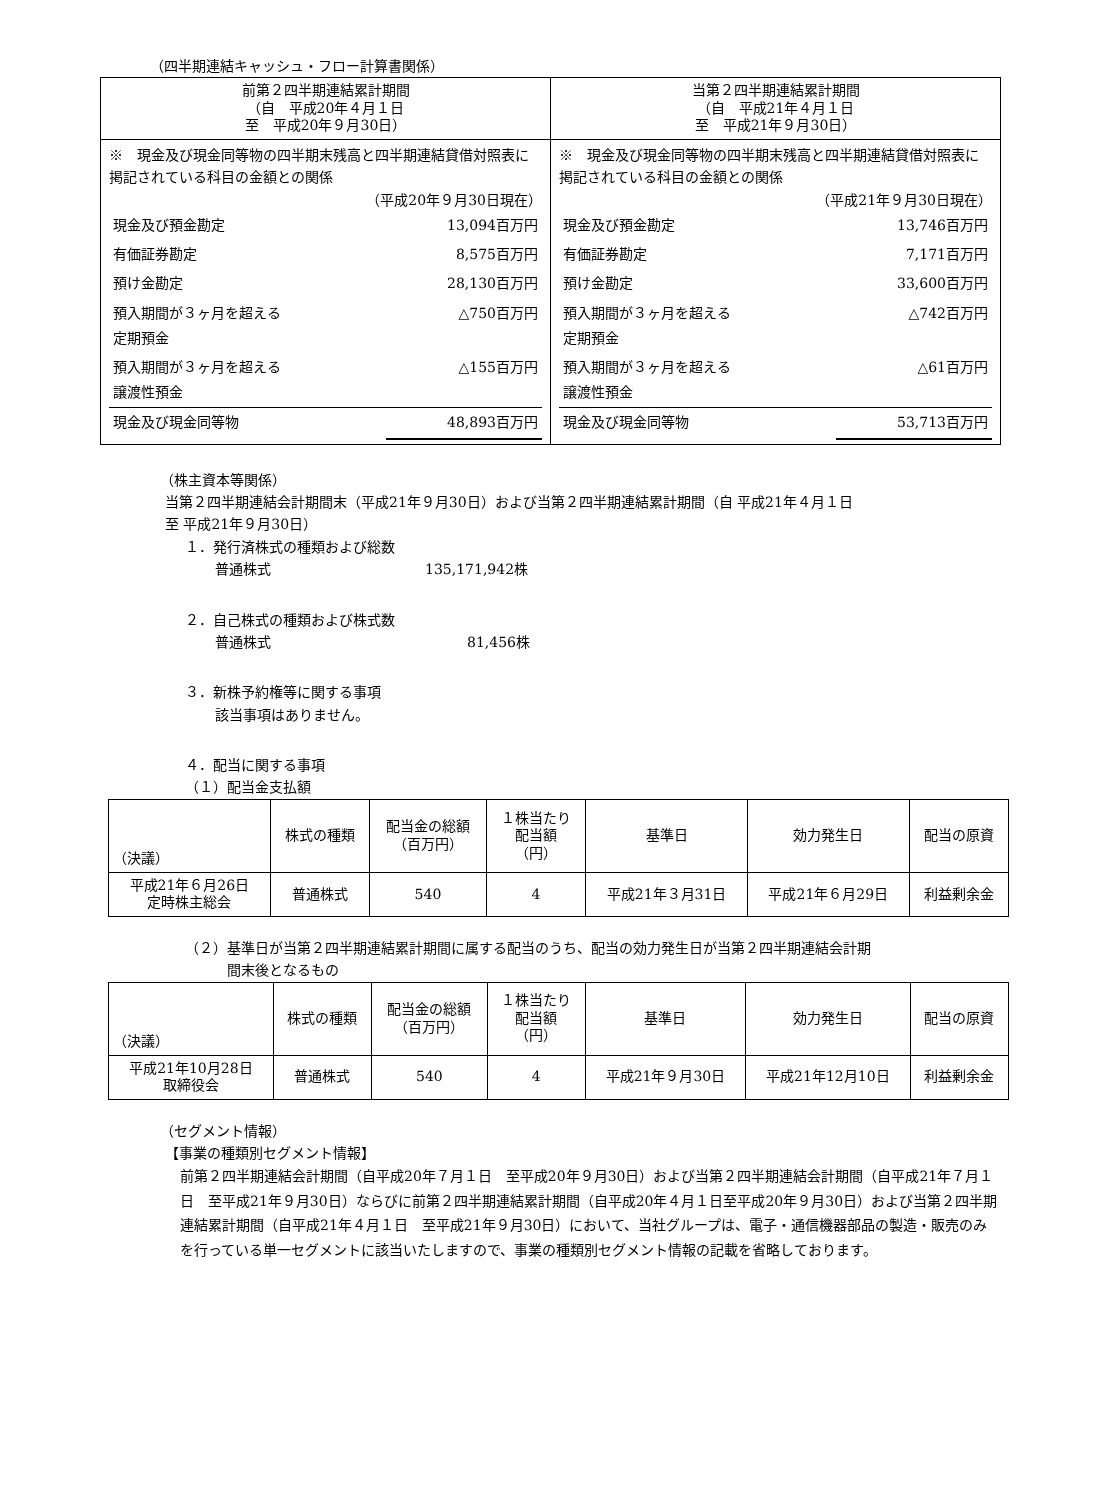（四半期連結キャッシュ・フロー計算書関係）
| 前第２四半期連結累計期間 （自 平成20年４月１日 至 平成20年９月30日） | 当第２四半期連結累計期間 （自 平成21年４月１日 至 平成21年９月30日） |
| --- | --- |
| ※ 現金及び現金同等物の四半期末残高と四半期連結貸借対照表に掲記されている科目の金額との関係 （平成20年９月30日現在） / 現金及び預金勘定 / 13,094百万円 / / 有価証券勘定 / 8,575百万円 / / 預け金勘定 / 28,130百万円 / / 預入期間が３ヶ月を超える 定期預金 / △750百万円 / / 預入期間が３ヶ月を超える 譲渡性預金 / △155百万円 / / 現金及び現金同等物 / 48,893百万円 / | ※ 現金及び現金同等物の四半期末残高と四半期連結貸借対照表に掲記されている科目の金額との関係 （平成21年９月30日現在） / 現金及び預金勘定 / 13,746百万円 / / 有価証券勘定 / 7,171百万円 / / 預け金勘定 / 33,600百万円 / / 預入期間が３ヶ月を超える 定期預金 / △742百万円 / / 預入期間が３ヶ月を超える 譲渡性預金 / △61百万円 / / 現金及び現金同等物 / 53,713百万円 / |
（株主資本等関係）
当第２四半期連結会計期間末（平成21年９月30日）および当第２四半期連結累計期間（自 平成21年４月１日
至 平成21年９月30日）
１．発行済株式の種類および総数
普通株式　　　　　　　　　　　135,171,942株
２．自己株式の種類および株式数
普通株式　　　　　　　　　　　　　　81,456株
３．新株予約権等に関する事項
該当事項はありません。
４．配当に関する事項
（１）配当金支払額
| （決議） | 株式の種類 | 配当金の総額 （百万円） | １株当たり 配当額 （円） | 基準日 | 効力発生日 | 配当の原資 |
| --- | --- | --- | --- | --- | --- | --- |
| 平成21年６月26日 定時株主総会 | 普通株式 | 540 | 4 | 平成21年３月31日 | 平成21年６月29日 | 利益剰余金 |
（２）基準日が当第２四半期連結累計期間に属する配当のうち、配当の効力発生日が当第２四半期連結会計期
　　　間末後となるもの
| （決議） | 株式の種類 | 配当金の総額 （百万円） | １株当たり 配当額 （円） | 基準日 | 効力発生日 | 配当の原資 |
| --- | --- | --- | --- | --- | --- | --- |
| 平成21年10月28日 取締役会 | 普通株式 | 540 | 4 | 平成21年９月30日 | 平成21年12月10日 | 利益剰余金 |
（セグメント情報）
【事業の種類別セグメント情報】
前第２四半期連結会計期間（自平成20年７月１日　至平成20年９月30日）および当第２四半期連結会計期間（自平成21年７月１日　至平成21年９月30日）ならびに前第２四半期連結累計期間（自平成20年４月１日至平成20年９月30日）および当第２四半期連結累計期間（自平成21年４月１日　至平成21年９月30日）において、当社グループは、電子・通信機器部品の製造・販売のみを行っている単一セグメントに該当いたしますので、事業の種類別セグメント情報の記載を省略しております。